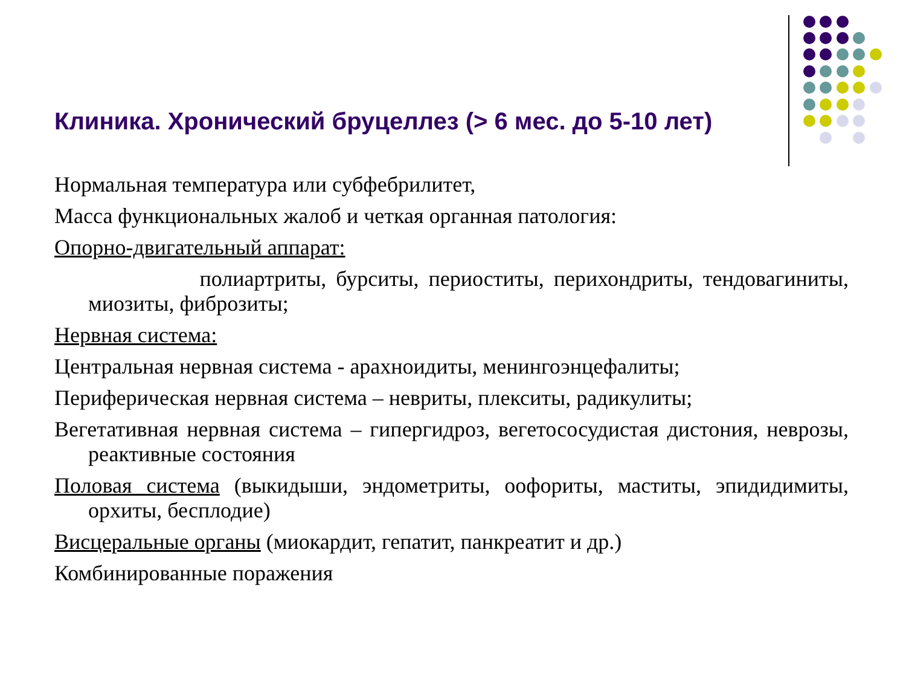Клиника. Хронический бруцеллез (> 6 мес. до 5-10 лет)
Нормальная температура или субфебрилитет,
Масса функциональных жалоб и четкая органная патология:
Опорно-двигательный аппарат:
полиартриты, бурситы, периоститы, перихондриты, тендовагиниты, миозиты, фиброзиты;
Нервная система:
Центральная нервная система - арахноидиты, менингоэнцефалиты;
Периферическая нервная система – невриты, плекситы, радикулиты;
Вегетативная нервная система – гипергидроз, вегетососудистая дистония, неврозы, реактивные состояния
Половая система (выкидыши, эндометриты, оофориты, маститы, эпидидимиты, орхиты, бесплодие)
Висцеральные органы (миокардит, гепатит, панкреатит и др.)
Комбинированные поражения